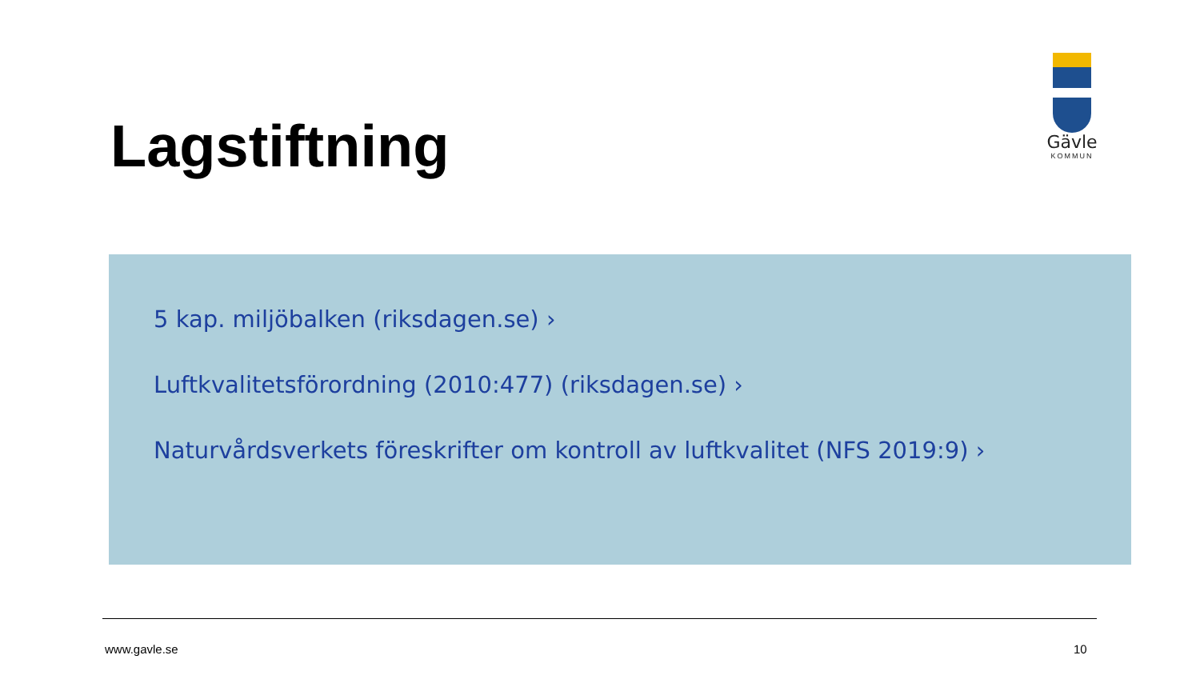Lagstiftning
Gävle
KOMMUN
5 kap. miljöbalken (riksdagen.se) ›
Luftkvalitetsförordning (2010:477) (riksdagen.se) ›
Naturvårdsverkets föreskrifter om kontroll av luftkvalitet (NFS 2019:9) ›
www.gavle.se 10